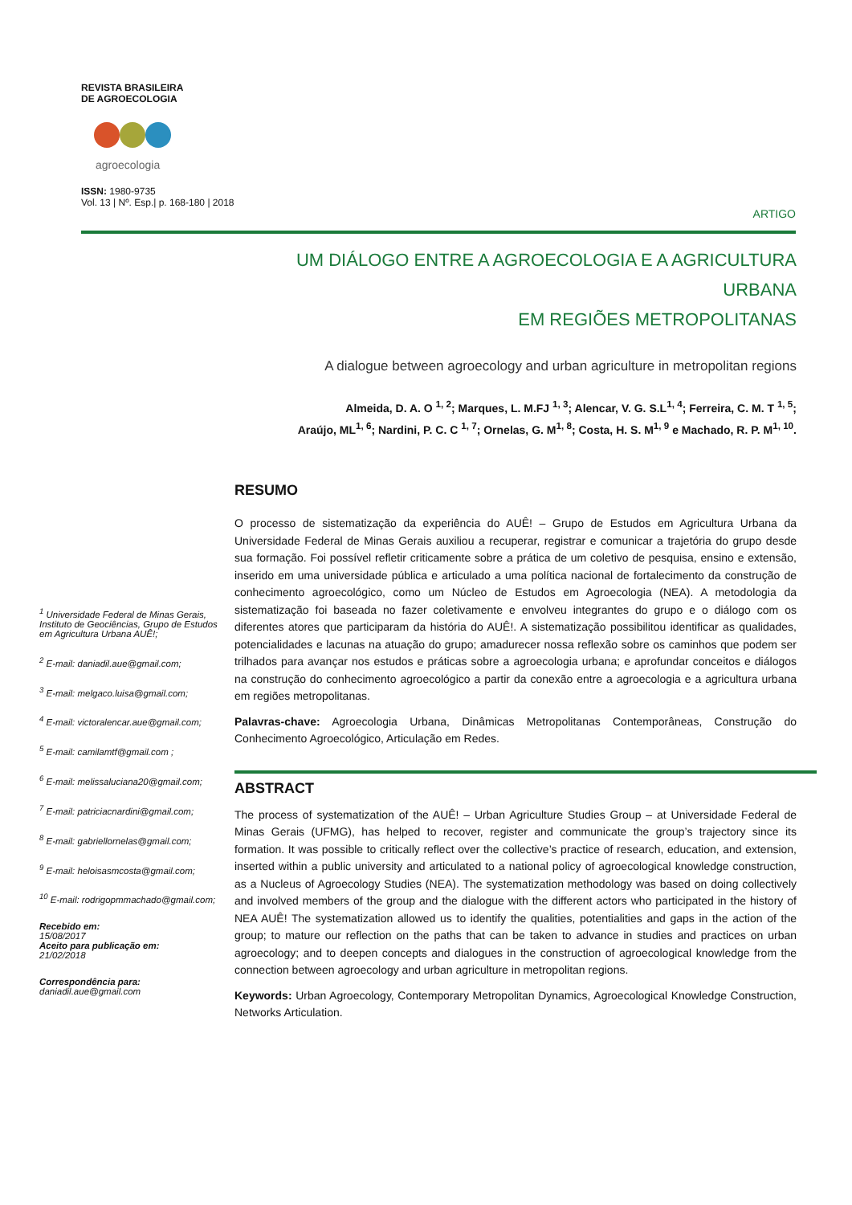REVISTA BRASILEIRA
DE AGROECOLOGIA
agroecologia
ISSN: 1980-9735
Vol. 13 | Nº. Esp.| p. 168-180 | 2018
ARTIGO
UM DIÁLOGO ENTRE A AGROECOLOGIA E A AGRICULTURA URBANA
EM REGIÕES METROPOLITANAS
A dialogue between agroecology and urban agriculture in metropolitan regions
Almeida, D. A. O <sup>1, 2</sup>; Marques, L. M.FJ <sup>1, 3</sup>; Alencar, V. G. S.L<sup>1, 4</sup>; Ferreira, C. M. T <sup>1, 5</sup>;
Araújo, ML<sup>1, 6</sup>; Nardini, P. C. C <sup>1, 7</sup>; Ornelas, G. M<sup>1, 8</sup>; Costa, H. S. M<sup>1, 9</sup> e Machado, R. P. M<sup>1, 10</sup>.
RESUMO
O processo de sistematização da experiência do AUÊ! – Grupo de Estudos em Agricultura Urbana da Universidade Federal de Minas Gerais auxiliou a recuperar, registrar e comunicar a trajetória do grupo desde sua formação. Foi possível refletir criticamente sobre a prática de um coletivo de pesquisa, ensino e extensão, inserido em uma universidade pública e articulado a uma política nacional de fortalecimento da construção de conhecimento agroecológico, como um Núcleo de Estudos em Agroecologia (NEA). A metodologia da sistematização foi baseada no fazer coletivamente e envolveu integrantes do grupo e o diálogo com os diferentes atores que participaram da história do AUÊ!. A sistematização possibilitou identificar as qualidades, potencialidades e lacunas na atuação do grupo; amadurecer nossa reflexão sobre os caminhos que podem ser trilhados para avançar nos estudos e práticas sobre a agroecologia urbana; e aprofundar conceitos e diálogos na construção do conhecimento agroecológico a partir da conexão entre a agroecologia e a agricultura urbana em regiões metropolitanas.
Palavras-chave: Agroecologia Urbana, Dinâmicas Metropolitanas Contemporâneas, Construção do Conhecimento Agroecológico, Articulação em Redes.
ABSTRACT
The process of systematization of the AUÊ! – Urban Agriculture Studies Group – at Universidade Federal de Minas Gerais (UFMG), has helped to recover, register and communicate the group’s trajectory since its formation. It was possible to critically reflect over the collective’s practice of research, education, and extension, inserted within a public university and articulated to a national policy of agroecological knowledge construction, as a Nucleus of Agroecology Studies (NEA). The systematization methodology was based on doing collectively and involved members of the group and the dialogue with the different actors who participated in the history of NEA AUÊ! The systematization allowed us to identify the qualities, potentialities and gaps in the action of the group; to mature our reflection on the paths that can be taken to advance in studies and practices on urban agroecology; and to deepen concepts and dialogues in the construction of agroecological knowledge from the connection between agroecology and urban agriculture in metropolitan regions.
Keywords: Urban Agroecology, Contemporary Metropolitan Dynamics, Agroecological Knowledge Construction, Networks Articulation.
<sup>1</sup> Universidade Federal de Minas Gerais, Instituto de Geociências, Grupo de Estudos em Agricultura Urbana AUÊ!;
<sup>2</sup> E-mail: daniadil.aue@gmail.com;
<sup>3</sup> E-mail: melgaco.luisa@gmail.com;
<sup>4</sup> E-mail: victoralencar.aue@gmail.com;
<sup>5</sup> E-mail: camilamtf@gmail.com ;
<sup>6</sup> E-mail: melissaluciana20@gmail.com;
<sup>7</sup> E-mail: patriciacnardini@gmail.com;
<sup>8</sup> E-mail: gabriellornelas@gmail.com;
<sup>9</sup> E-mail: heloisasmcosta@gmail.com;
<sup>10</sup> E-mail: rodrigopmmachado@gmail.com;
Recebido em:
15/08/2017
Aceito para publicação em:
21/02/2018
Correspondência para:
daniadil.aue@gmail.com